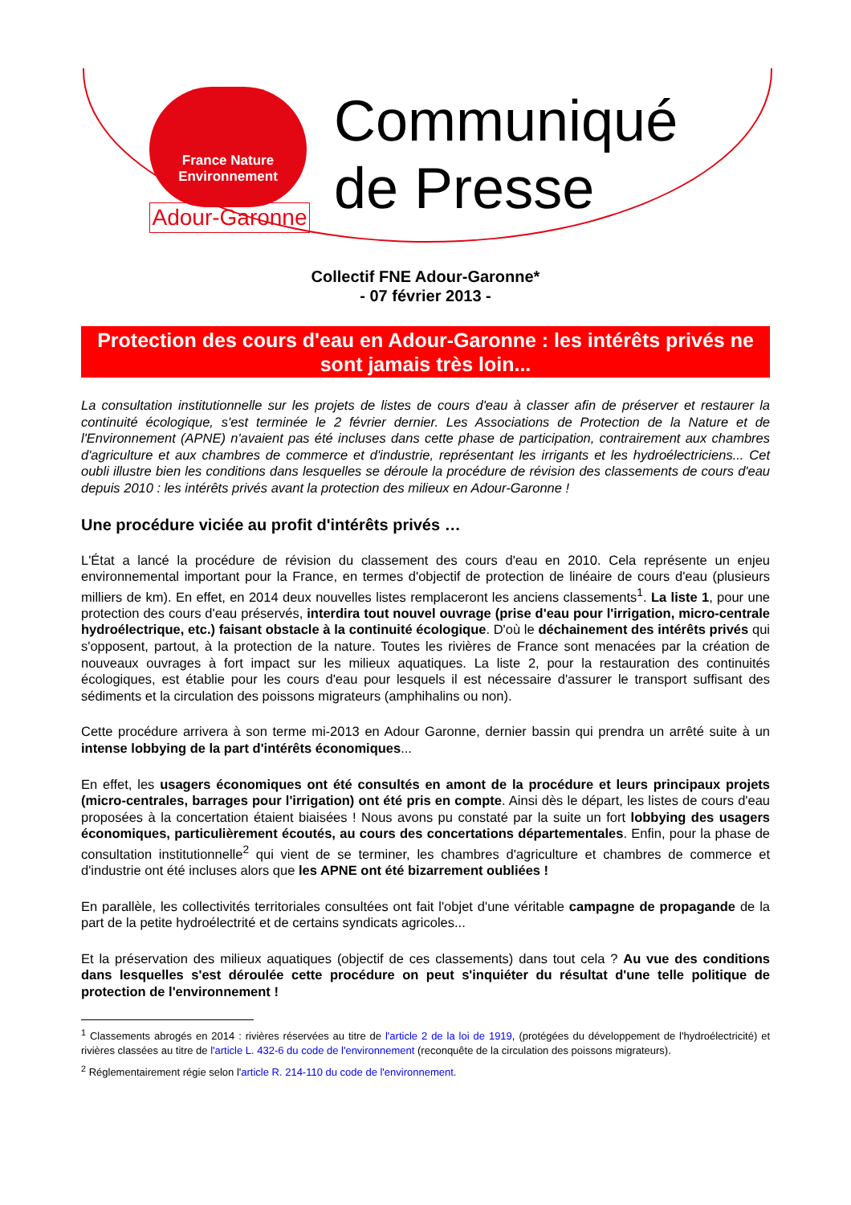France Nature
Environnement
Adour-Garonne
Communiqué
de Presse
Collectif FNE Adour-Garonne*
- 07 février 2013 -
Protection des cours d'eau en Adour-Garonne : les intérêts privés ne sont jamais très loin...
La consultation institutionnelle sur les projets de listes de cours d'eau à classer afin de préserver et restaurer la continuité écologique, s'est terminée le 2 février dernier. Les Associations de Protection de la Nature et de l'Environnement (APNE) n'avaient pas été incluses dans cette phase de participation, contrairement aux chambres d'agriculture et aux chambres de commerce et d'industrie, représentant les irrigants et les hydroélectriciens... Cet oubli illustre bien les conditions dans lesquelles se déroule la procédure de révision des classements de cours d'eau depuis 2010 : les intérêts privés avant la protection des milieux en Adour-Garonne !
Une procédure viciée au profit d'intérêts privés …
L'État a lancé la procédure de révision du classement des cours d'eau en 2010. Cela représente un enjeu environnemental important pour la France, en termes d'objectif de protection de linéaire de cours d'eau (plusieurs milliers de km). En effet, en 2014 deux nouvelles listes remplaceront les anciens classements<sup>1</sup>. La liste 1, pour une protection des cours d'eau préservés, interdira tout nouvel ouvrage (prise d'eau pour l'irrigation, micro-centrale hydroélectrique, etc.) faisant obstacle à la continuité écologique. D'où le déchainement des intérêts privés qui s'opposent, partout, à la protection de la nature. Toutes les rivières de France sont menacées par la création de nouveaux ouvrages à fort impact sur les milieux aquatiques. La liste 2, pour la restauration des continuités écologiques, est établie pour les cours d'eau pour lesquels il est nécessaire d'assurer le transport suffisant des sédiments et la circulation des poissons migrateurs (amphihalins ou non).
Cette procédure arrivera à son terme mi-2013 en Adour Garonne, dernier bassin qui prendra un arrêté suite à un intense lobbying de la part d'intérêts économiques...
En effet, les usagers économiques ont été consultés en amont de la procédure et leurs principaux projets (micro-centrales, barrages pour l'irrigation) ont été pris en compte. Ainsi dès le départ, les listes de cours d'eau proposées à la concertation étaient biaisées ! Nous avons pu constaté par la suite un fort lobbying des usagers économiques, particulièrement écoutés, au cours des concertations départementales. Enfin, pour la phase de consultation institutionnelle<sup>2</sup> qui vient de se terminer, les chambres d'agriculture et chambres de commerce et d'industrie ont été incluses alors que les APNE ont été bizarrement oubliées !
En parallèle, les collectivités territoriales consultées ont fait l'objet d'une véritable campagne de propagande de la part de la petite hydroélectrité et de certains syndicats agricoles...
Et la préservation des milieux aquatiques (objectif de ces classements) dans tout cela ? Au vue des conditions dans lesquelles s'est déroulée cette procédure on peut s'inquiéter du résultat d'une telle politique de protection de l'environnement !
<sup>1</sup> Classements abrogés en 2014 : rivières réservées au titre de l'article 2 de la loi de 1919, (protégées du développement de l'hydroélectricité) et rivières classées au titre de l'article L. 432-6 du code de l'environnement (reconquête de la circulation des poissons migrateurs).
<sup>2</sup> Réglementairement régie selon l'article R. 214-110 du code de l'environnement.